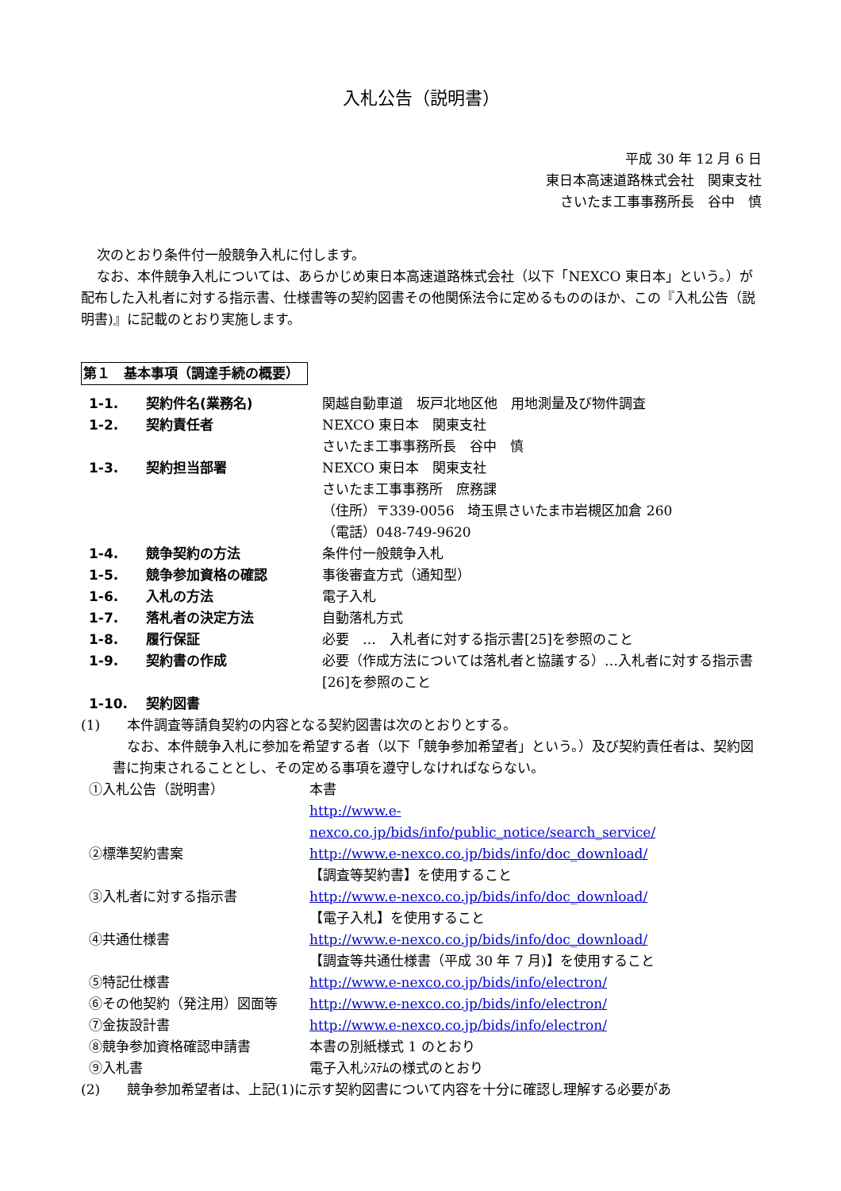入札公告（説明書）
平成 30 年 12 月 6 日
東日本高速道路株式会社　関東支社
さいたま工事事務所長　谷中　慎
次のとおり条件付一般競争入札に付します。
なお、本件競争入札については、あらかじめ東日本高速道路株式会社（以下「NEXCO 東日本」という。）が配布した入札者に対する指示書、仕様書等の契約図書その他関係法令に定めるもののほか、この『入札公告（説明書)』に記載のとおり実施します。
第１　基本事項（調達手続の概要）
| 1-1. | 契約件名(業務名) | 関越自動車道 坂戸北地区他 用地測量及び物件調査 |
| 1-2. | 契約責任者 | NEXCO 東日本 関東支社 さいたま工事事務所長 谷中 慎 |
| 1-3. | 契約担当部署 | NEXCO 東日本 関東支社 さいたま工事事務所 庶務課 （住所）〒339-0056 埼玉県さいたま市岩槻区加倉 260 （電話）048-749-9620 |
| 1-4. | 競争契約の方法 | 条件付一般競争入札 |
| 1-5. | 競争参加資格の確認 | 事後審査方式（通知型） |
| 1-6. | 入札の方法 | 電子入札 |
| 1-7. | 落札者の決定方法 | 自動落札方式 |
| 1-8. | 履行保証 | 必要 … 入札者に対する指示書[25]を参照のこと |
| 1-9. | 契約書の作成 | 必要（作成方法については落札者と協議する）…入札者に対する指示書[26]を参照のこと |
| 1-10. | 契約図書 | |
(1)　　本件調査等請負契約の内容となる契約図書は次のとおりとする。
なお、本件競争入札に参加を希望する者（以下「競争参加希望者」という。）及び契約責任者は、契約図書に拘束されることとし、その定める事項を遵守しなければならない。
| ①入札公告（説明書） | 本書 http://www.e- nexco.co.jp/bids/info/public_notice/search_service/ |
| ②標準契約書案 | http://www.e-nexco.co.jp/bids/info/doc_download/ 【調査等契約書】を使用すること |
| ③入札者に対する指示書 | http://www.e-nexco.co.jp/bids/info/doc_download/ 【電子入札】を使用すること |
| ④共通仕様書 | http://www.e-nexco.co.jp/bids/info/doc_download/ 【調査等共通仕様書（平成 30 年 7 月)】を使用すること |
| ⑤特記仕様書 | http://www.e-nexco.co.jp/bids/info/electron/ |
| ⑥その他契約（発注用）図面等 | http://www.e-nexco.co.jp/bids/info/electron/ |
| ⑦金抜設計書 | http://www.e-nexco.co.jp/bids/info/electron/ |
| ⑧競争参加資格確認申請書 | 本書の別紙様式 1 のとおり |
| ⑨入札書 | 電子入札ｼｽﾃﾑの様式のとおり |
(2)　　競争参加希望者は、上記(1)に示す契約図書について内容を十分に確認し理解する必要があ